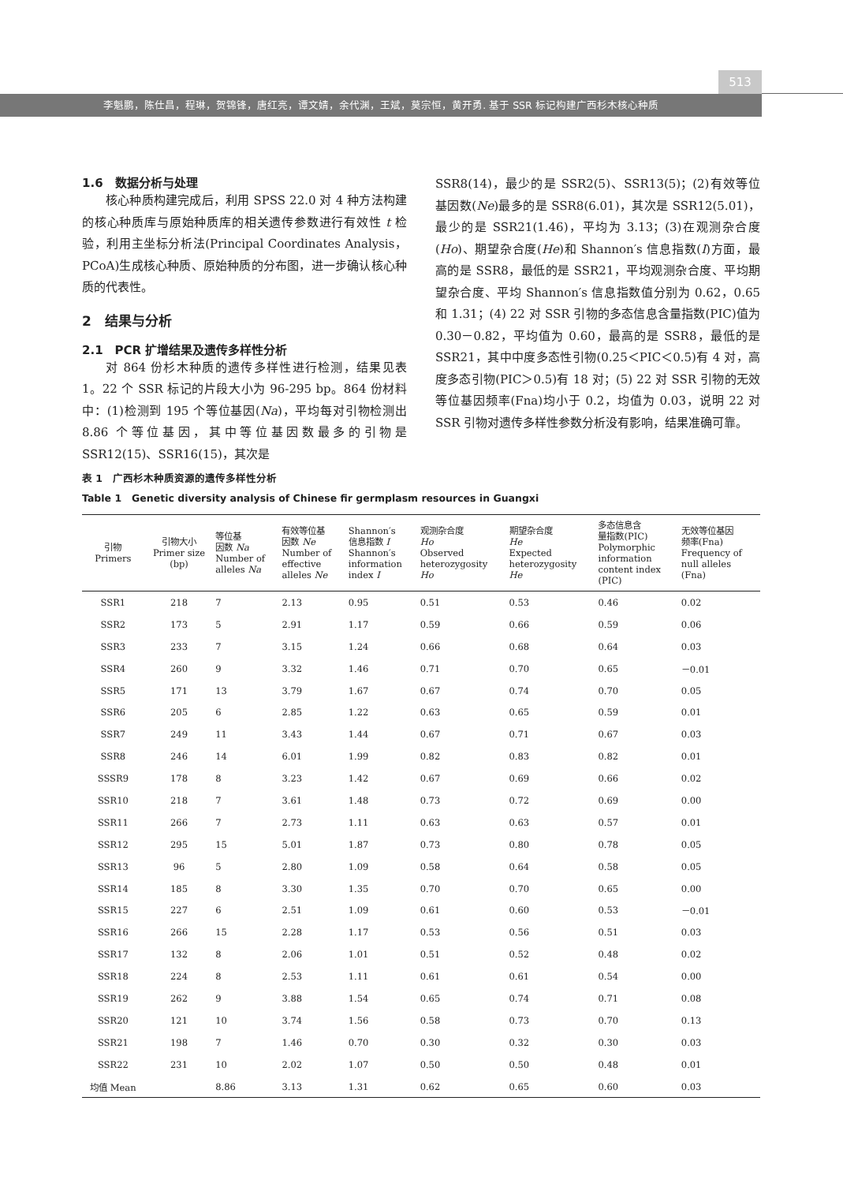513
李魁鹏，陈仕昌，程琳，贺锦锋，唐红亮，谭文婧，余代渊，王斌，莫宗恒，黄开勇. 基于 SSR 标记构建广西杉木核心种质
1.6　数据分析与处理
核心种质构建完成后，利用 SPSS 22.0 对 4 种方法构建的核心种质库与原始种质库的相关遗传参数进行有效性 t 检验，利用主坐标分析法(Principal Coordinates Analysis，PCoA)生成核心种质、原始种质的分布图，进一步确认核心种质的代表性。
2　结果与分析
2.1　PCR 扩增结果及遗传多样性分析
对 864 份杉木种质的遗传多样性进行检测，结果见表 1。22 个 SSR 标记的片段大小为 96-295 bp。864 份材料中：(1)检测到 195 个等位基因(Na)，平均每对引物检测出 8.86 个等位基因，其中等位基因数最多的引物是 SSR12(15)、SSR16(15)，其次是
SSR8(14)，最少的是 SSR2(5)、SSR13(5)；(2)有效等位基因数(Ne)最多的是 SSR8(6.01)，其次是 SSR12(5.01)，最少的是 SSR21(1.46)，平均为 3.13；(3)在观测杂合度(Ho)、期望杂合度(He)和 Shannon′s 信息指数(I)方面，最高的是 SSR8，最低的是 SSR21，平均观测杂合度、平均期望杂合度、平均 Shannon′s 信息指数值分别为 0.62，0.65 和 1.31；(4) 22 对 SSR 引物的多态信息含量指数(PIC)值为 0.30－0.82，平均值为 0.60，最高的是 SSR8，最低的是 SSR21，其中中度多态性引物(0.25＜PIC＜0.5)有 4 对，高度多态引物(PIC＞0.5)有 18 对；(5) 22 对 SSR 引物的无效等位基因频率(Fna)均小于 0.2，均值为 0.03，说明 22 对 SSR 引物对遗传多样性参数分析没有影响，结果准确可靠。
表 1　广西杉木种质资源的遗传多样性分析
Table 1　Genetic diversity analysis of Chinese fir germplasm resources in Guangxi
| 引物 Primers | 引物大小 Primer size (bp) | 等位基 因数 Na Number of alleles Na | 有效等位基 因数 Ne Number of effective alleles Ne | Shannon′s 信息指数 I Shannon′s information index I | 观测杂合度 Ho Observed heterozygosity Ho | 期望杂合度 He Expected heterozygosity He | 多态信息含 量指数(PIC) Polymorphic information content index (PIC) | 无效等位基因 频率(Fna) Frequency of null alleles (Fna) |
| --- | --- | --- | --- | --- | --- | --- | --- | --- |
| SSR1 | 218 | 7 | 2.13 | 0.95 | 0.51 | 0.53 | 0.46 | 0.02 |
| SSR2 | 173 | 5 | 2.91 | 1.17 | 0.59 | 0.66 | 0.59 | 0.06 |
| SSR3 | 233 | 7 | 3.15 | 1.24 | 0.66 | 0.68 | 0.64 | 0.03 |
| SSR4 | 260 | 9 | 3.32 | 1.46 | 0.71 | 0.70 | 0.65 | －0.01 |
| SSR5 | 171 | 13 | 3.79 | 1.67 | 0.67 | 0.74 | 0.70 | 0.05 |
| SSR6 | 205 | 6 | 2.85 | 1.22 | 0.63 | 0.65 | 0.59 | 0.01 |
| SSR7 | 249 | 11 | 3.43 | 1.44 | 0.67 | 0.71 | 0.67 | 0.03 |
| SSR8 | 246 | 14 | 6.01 | 1.99 | 0.82 | 0.83 | 0.82 | 0.01 |
| SSSR9 | 178 | 8 | 3.23 | 1.42 | 0.67 | 0.69 | 0.66 | 0.02 |
| SSR10 | 218 | 7 | 3.61 | 1.48 | 0.73 | 0.72 | 0.69 | 0.00 |
| SSR11 | 266 | 7 | 2.73 | 1.11 | 0.63 | 0.63 | 0.57 | 0.01 |
| SSR12 | 295 | 15 | 5.01 | 1.87 | 0.73 | 0.80 | 0.78 | 0.05 |
| SSR13 | 96 | 5 | 2.80 | 1.09 | 0.58 | 0.64 | 0.58 | 0.05 |
| SSR14 | 185 | 8 | 3.30 | 1.35 | 0.70 | 0.70 | 0.65 | 0.00 |
| SSR15 | 227 | 6 | 2.51 | 1.09 | 0.61 | 0.60 | 0.53 | －0.01 |
| SSR16 | 266 | 15 | 2.28 | 1.17 | 0.53 | 0.56 | 0.51 | 0.03 |
| SSR17 | 132 | 8 | 2.06 | 1.01 | 0.51 | 0.52 | 0.48 | 0.02 |
| SSR18 | 224 | 8 | 2.53 | 1.11 | 0.61 | 0.61 | 0.54 | 0.00 |
| SSR19 | 262 | 9 | 3.88 | 1.54 | 0.65 | 0.74 | 0.71 | 0.08 |
| SSR20 | 121 | 10 | 3.74 | 1.56 | 0.58 | 0.73 | 0.70 | 0.13 |
| SSR21 | 198 | 7 | 1.46 | 0.70 | 0.30 | 0.32 | 0.30 | 0.03 |
| SSR22 | 231 | 10 | 2.02 | 1.07 | 0.50 | 0.50 | 0.48 | 0.01 |
| 均值 Mean | | 8.86 | 3.13 | 1.31 | 0.62 | 0.65 | 0.60 | 0.03 |